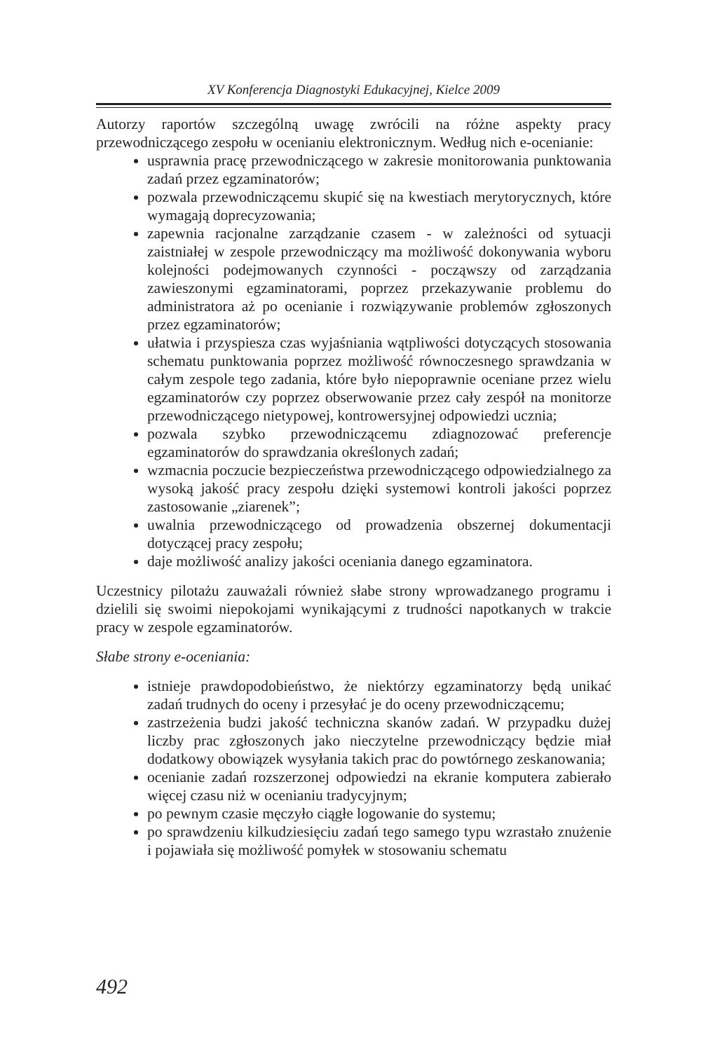XV Konferencja Diagnostyki Edukacyjnej, Kielce 2009
Autorzy raportów szczególną uwagę zwrócili na różne aspekty pracy przewodniczącego zespołu w ocenianiu elektronicznym. Według nich e-ocenianie:
usprawnia pracę przewodniczącego w zakresie monitorowania punktowania zadań przez egzaminatorów;
pozwala przewodniczącemu skupić się na kwestiach merytorycznych, które wymagają doprecyzowania;
zapewnia racjonalne zarządzanie czasem - w zależności od sytuacji zaistniałej w zespole przewodniczący ma możliwość dokonywania wyboru kolejności podejmowanych czynności - począwszy od zarządzania zawieszonymi egzaminatorami, poprzez przekazywanie problemu do administratora aż po ocenianie i rozwiązywanie problemów zgłoszonych przez egzaminatorów;
ułatwia i przyspiesza czas wyjaśniania wątpliwości dotyczących stosowania schematu punktowania poprzez możliwość równoczesnego sprawdzania w całym zespole tego zadania, które było niepoprawnie oceniane przez wielu egzaminatorów czy poprzez obserwowanie przez cały zespół na monitorze przewodniczącego nietypowej, kontrowersyjnej odpowiedzi ucznia;
pozwala szybko przewodniczącemu zdiagnozować preferencje egzaminatorów do sprawdzania określonych zadań;
wzmacnia poczucie bezpieczeństwa przewodniczącego odpowiedzialnego za wysoką jakość pracy zespołu dzięki systemowi kontroli jakości poprzez zastosowanie „ziarenek”;
uwalnia przewodniczącego od prowadzenia obszernej dokumentacji dotyczącej pracy zespołu;
daje możliwość analizy jakości oceniania danego egzaminatora.
Uczestnicy pilotażu zauważali również słabe strony wprowadzanego programu i dzielili się swoimi niepokojami wynikającymi z trudności napotkanych w trakcie pracy w zespole egzaminatorów.
Słabe strony e-oceniania:
istnieje prawdopodobieństwo, że niektórzy egzaminatorzy będą unikać zadań trudnych do oceny i przesyłać je do oceny przewodniczącemu;
zastrzeżenia budzi jakość techniczna skanów zadań. W przypadku dużej liczby prac zgłoszonych jako nieczytelne przewodniczący będzie miał dodatkowy obowiązek wysyłania takich prac do powtórnego zeskanowania;
ocenianie zadań rozszerzonej odpowiedzi na ekranie komputera zabierało więcej czasu niż w ocenianiu tradycyjnym;
po pewnym czasie męczyło ciągłe logowanie do systemu;
po sprawdzeniu kilkudziesięciu zadań tego samego typu wzrastało znużenie i pojawiała się możliwość pomyłek w stosowaniu schematu
492